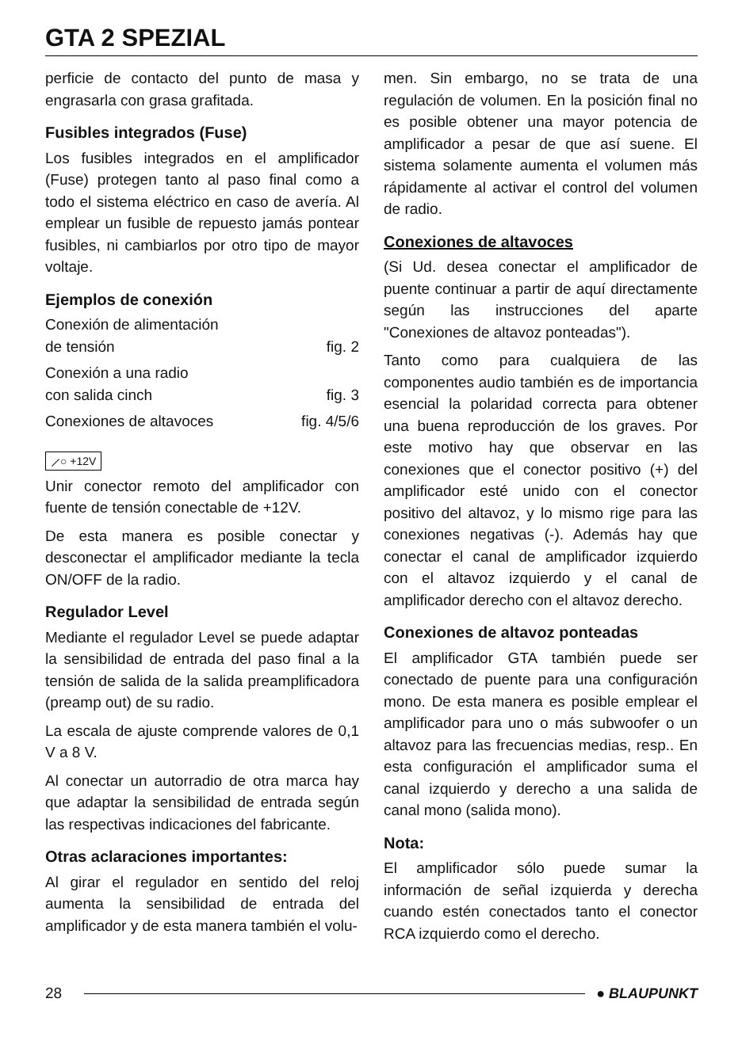GTA 2 SPEZIAL
perficie de contacto del punto de masa y engrasarla con grasa grafitada.
Fusibles integrados (Fuse)
Los fusibles integrados en el amplificador (Fuse) protegen tanto al paso final como a todo el sistema eléctrico en caso de avería. Al emplear un fusible de repuesto jamás pontear fusibles, ni cambiarlos por otro tipo de mayor voltaje.
Ejemplos de conexión
Conexión de alimentación
de tensión fig. 2
Conexión a una radio
con salida cinch fig. 3
Conexiones de altavoces fig. 4/5/6
⟋○ +12V
Unir conector remoto del amplificador con fuente de tensión conectable de +12V.
De esta manera es posible conectar y desconectar el amplificador mediante la tecla ON/OFF de la radio.
Regulador Level
Mediante el regulador Level se puede adaptar la sensibilidad de entrada del paso final a la tensión de salida de la salida preamplificadora (preamp out) de su radio.
La escala de ajuste comprende valores de 0,1 V a 8 V.
Al conectar un autorradio de otra marca hay que adaptar la sensibilidad de entrada según las respectivas indicaciones del fabricante.
Otras aclaraciones importantes:
Al girar el regulador en sentido del reloj aumenta la sensibilidad de entrada del amplificador y de esta manera también el volu-
men. Sin embargo, no se trata de una regulación de volumen. En la posición final no es posible obtener una mayor potencia de amplificador a pesar de que así suene. El sistema solamente aumenta el volumen más rápidamente al activar el control del volumen de radio.
Conexiones de altavoces
(Si Ud. desea conectar el amplificador de puente continuar a partir de aquí directamente según las instrucciones del aparte "Conexiones de altavoz ponteadas").
Tanto como para cualquiera de las componentes audio también es de importancia esencial la polaridad correcta para obtener una buena reproducción de los graves. Por este motivo hay que observar en las conexiones que el conector positivo (+) del amplificador esté unido con el conector positivo del altavoz, y lo mismo rige para las conexiones negativas (-). Además hay que conectar el canal de amplificador izquierdo con el altavoz izquierdo y el canal de amplificador derecho con el altavoz derecho.
Conexiones de altavoz ponteadas
El amplificador GTA también puede ser conectado de puente para una configuración mono. De esta manera es posible emplear el amplificador para uno o más subwoofer o un altavoz para las frecuencias medias, resp.. En esta configuración el amplificador suma el canal izquierdo y derecho a una salida de canal mono (salida mono).
Nota:
El amplificador sólo puede sumar la información de señal izquierda y derecha cuando estén conectados tanto el conector RCA izquierdo como el derecho.
28 ● BLAUPUNKT